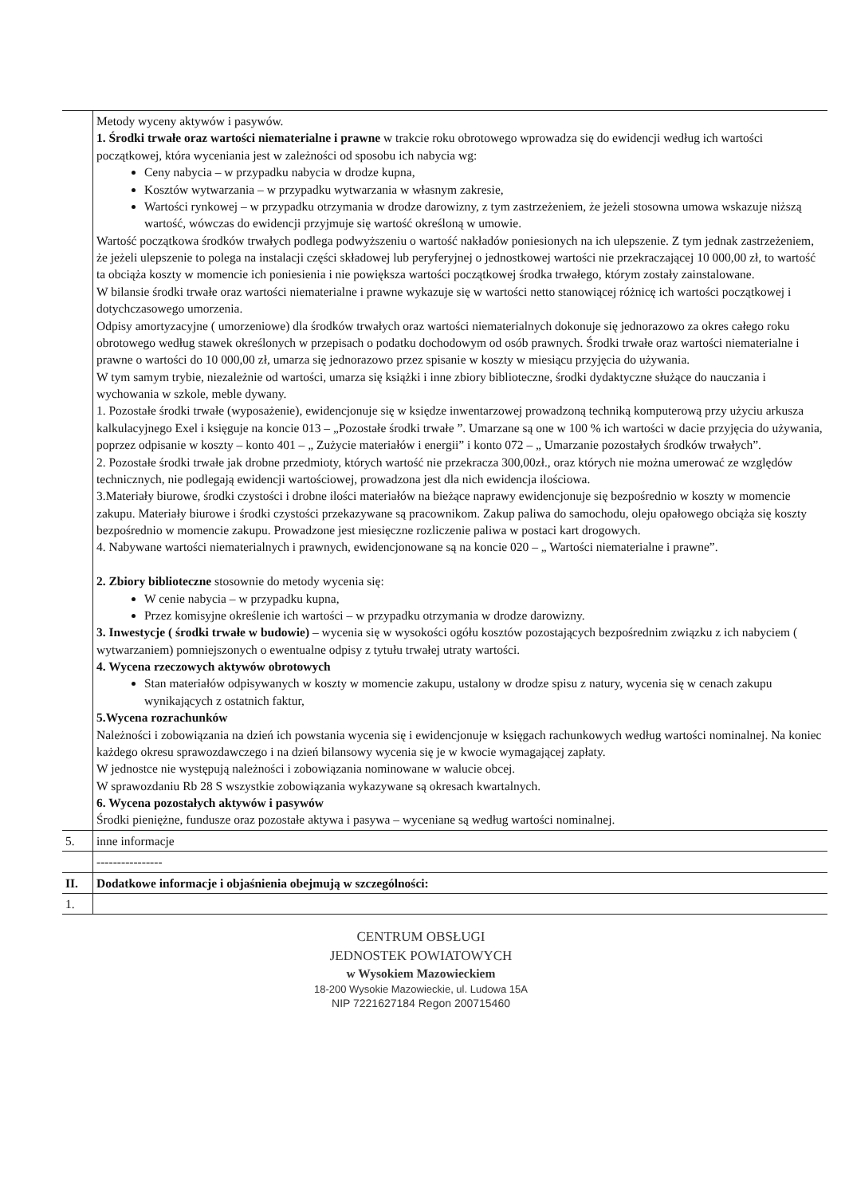| | Metody wyceny aktywów i pasywów. 1. Środki trwałe oraz wartości niematerialne i prawne w trakcie roku obrotowego wprowadza się do ewidencji według ich wartości początkowej, która wyceniania jest w zależności od sposobu ich nabycia wg: Ceny nabycia – w przypadku nabycia w drodze kupna, Kosztów wytwarzania – w przypadku wytwarzania w własnym zakresie, Wartości rynkowej – w przypadku otrzymania w drodze darowizny, z tym zastrzeżeniem, że jeżeli stosowna umowa wskazuje niższą wartość, wówczas do ewidencji przyjmuje się wartość określoną w umowie. Wartość początkowa środków trwałych podlega podwyższeniu o wartość nakładów poniesionych na ich ulepszenie. Z tym jednak zastrzeżeniem, że jeżeli ulepszenie to polega na instalacji części składowej lub peryferyjnej o jednostkowej wartości nie przekraczającej 10 000,00 zł, to wartość ta obciąża koszty w momencie ich poniesienia i nie powiększa wartości początkowej środka trwałego, którym zostały zainstalowane. W bilansie środki trwałe oraz wartości niematerialne i prawne wykazuje się w wartości netto stanowiącej różnicę ich wartości początkowej i dotychczasowego umorzenia. Odpisy amortyzacyjne ( umorzeniowe) dla środków trwałych oraz wartości niematerialnych dokonuje się jednorazowo za okres całego roku obrotowego według stawek określonych w przepisach o podatku dochodowym od osób prawnych. Środki trwałe oraz wartości niematerialne i prawne o wartości do 10 000,00 zł, umarza się jednorazowo przez spisanie w koszty w miesiącu przyjęcia do używania. W tym samym trybie, niezależnie od wartości, umarza się książki i inne zbiory biblioteczne, środki dydaktyczne służące do nauczania i wychowania w szkole, meble dywany. 1. Pozostałe środki trwałe (wyposażenie), ewidencjonuje się w księdze inwentarzowej prowadzoną techniką komputerową przy użyciu arkusza kalkulacyjnego Exel i księguje na koncie 013 – „Pozostałe środki trwałe ”. Umarzane są one w 100 % ich wartości w dacie przyjęcia do używania, poprzez odpisanie w koszty – konto 401 – „ Zużycie materiałów i energii” i konto 072 – „ Umarzanie pozostałych środków trwałych”. 2. Pozostałe środki trwałe jak drobne przedmioty, których wartość nie przekracza 300,00zł., oraz których nie można umerować ze względów technicznych, nie podlegają ewidencji wartościowej, prowadzona jest dla nich ewidencja ilościowa. 3.Materiały biurowe, środki czystości i drobne ilości materiałów na bieżące naprawy ewidencjonuje się bezpośrednio w koszty w momencie zakupu. Materiały biurowe i środki czystości przekazywane są pracownikom. Zakup paliwa do samochodu, oleju opałowego obciąża się koszty bezpośrednio w momencie zakupu. Prowadzone jest miesięczne rozliczenie paliwa w postaci kart drogowych. 4. Nabywane wartości niematerialnych i prawnych, ewidencjonowane są na koncie 020 – „ Wartości niematerialne i prawne”. 2. Zbiory biblioteczne stosownie do metody wycenia się: W cenie nabycia – w przypadku kupna, Przez komisyjne określenie ich wartości – w przypadku otrzymania w drodze darowizny. 3. Inwestycje ( środki trwałe w budowie) – wycenia się w wysokości ogółu kosztów pozostających bezpośrednim związku z ich nabyciem ( wytwarzaniem) pomniejszonych o ewentualne odpisy z tytułu trwałej utraty wartości. 4. Wycena rzeczowych aktywów obrotowych Stan materiałów odpisywanych w koszty w momencie zakupu, ustalony w drodze spisu z natury, wycenia się w cenach zakupu wynikających z ostatnich faktur, 5.Wycena rozrachunków Należności i zobowiązania na dzień ich powstania wycenia się i ewidencjonuje w księgach rachunkowych według wartości nominalnej. Na koniec każdego okresu sprawozdawczego i na dzień bilansowy wycenia się je w kwocie wymagającej zapłaty. W jednostce nie występują należności i zobowiązania nominowane w walucie obcej. W sprawozdaniu Rb 28 S wszystkie zobowiązania wykazywane są okresach kwartalnych. 6. Wycena pozostałych aktywów i pasywów Środki pieniężne, fundusze oraz pozostałe aktywa i pasywa – wyceniane są według wartości nominalnej. |
| 5. | inne informacje |
| | ---------------- |
| II. | Dodatkowe informacje i objaśnienia obejmują w szczególności: |
| 1. | |
CENTRUM OBSŁUGI
JEDNOSTEK POWIATOWYCH
w Wysokiem Mazowieckiem
18-200 Wysokie Mazowieckie, ul. Ludowa 15A
NIP 7221627184 Regon 200715460